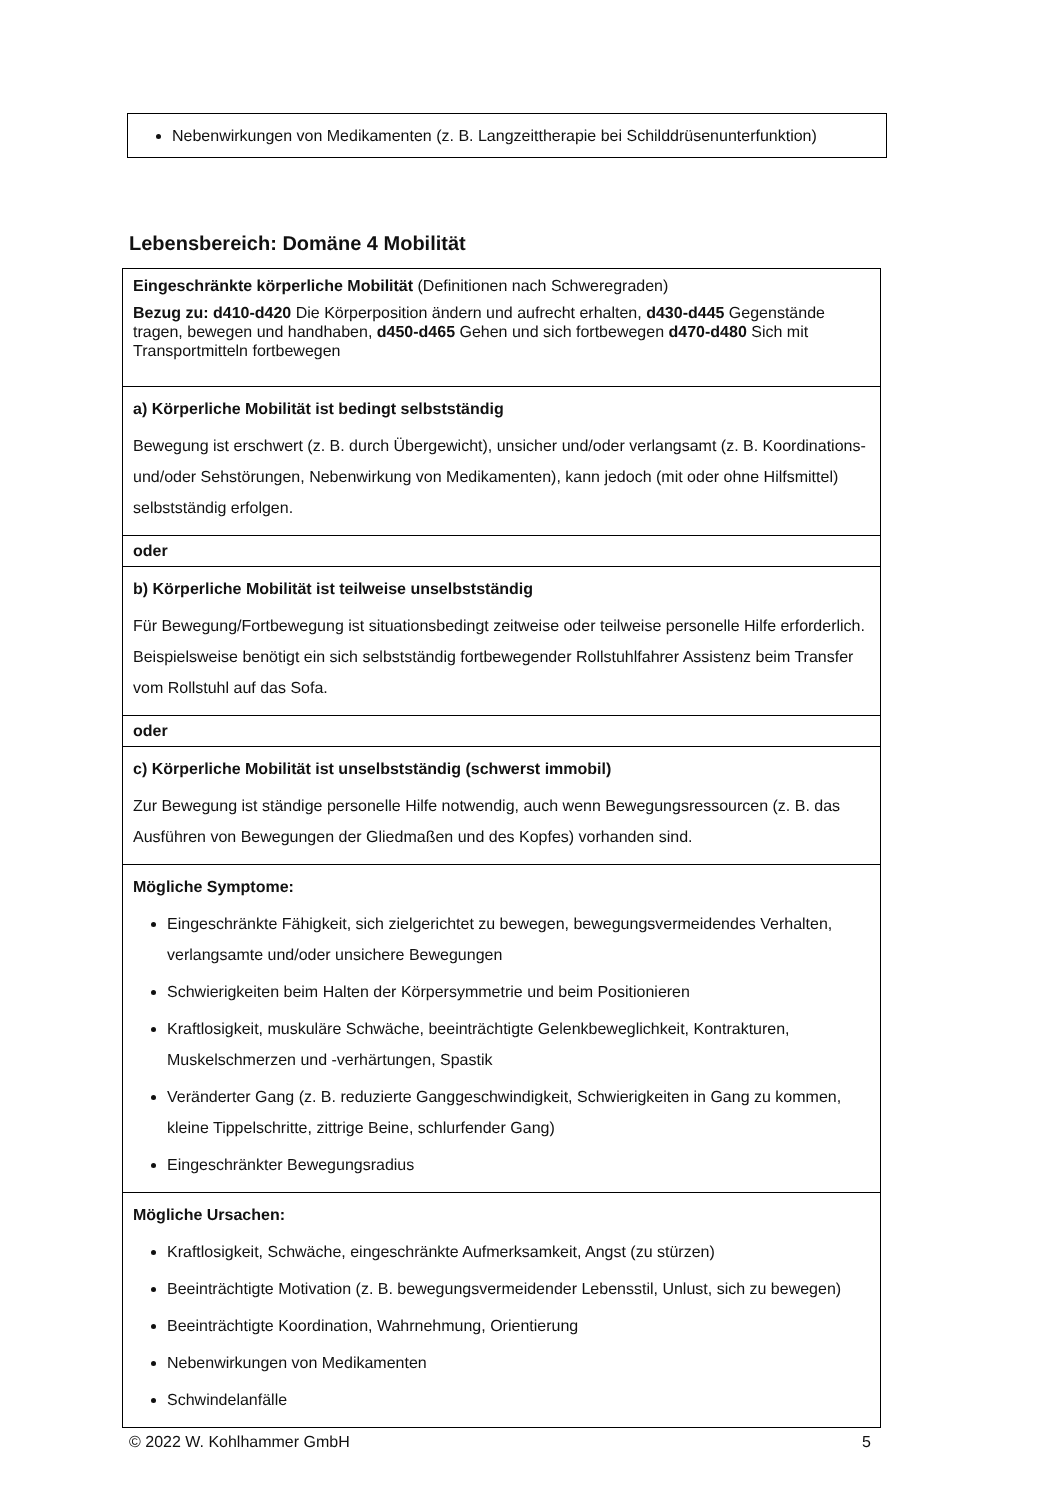Nebenwirkungen von Medikamenten (z. B. Langzeittherapie bei Schilddrüsenunterfunktion)
Lebensbereich: Domäne 4 Mobilität
| Eingeschränkte körperliche Mobilität (Definitionen nach Schweregraden) Bezug zu: d410-d420 Die Körperposition ändern und aufrecht erhalten, d430-d445 Gegenstände tragen, bewegen und handhaben, d450-d465 Gehen und sich fortbewegen d470-d480 Sich mit Transportmitteln fortbewegen |
| a) Körperliche Mobilität ist bedingt selbstständig Bewegung ist erschwert (z. B. durch Übergewicht), unsicher und/oder verlangsamt (z. B. Koordinations- und/oder Sehstörungen, Nebenwirkung von Medikamenten), kann jedoch (mit oder ohne Hilfsmittel) selbstständig erfolgen. |
| oder |
| b) Körperliche Mobilität ist teilweise unselbstständig Für Bewegung/Fortbewegung ist situationsbedingt zeitweise oder teilweise personelle Hilfe erforderlich. Beispielsweise benötigt ein sich selbstständig fortbewegender Rollstuhlfahrer Assistenz beim Transfer vom Rollstuhl auf das Sofa. |
| oder |
| c) Körperliche Mobilität ist unselbstständig (schwerst immobil) Zur Bewegung ist ständige personelle Hilfe notwendig, auch wenn Bewegungsressourcen (z. B. das Ausführen von Bewegungen der Gliedmaßen und des Kopfes) vorhanden sind. |
| Mögliche Symptome: Eingeschränkte Fähigkeit, sich zielgerichtet zu bewegen, bewegungsvermeidendes Verhalten, verlangsamte und/oder unsichere Bewegungen Schwierigkeiten beim Halten der Körpersymmetrie und beim Positionieren Kraftlosigkeit, muskuläre Schwäche, beeinträchtigte Gelenkbeweglichkeit, Kontrakturen, Muskelschmerzen und -verhärtungen, Spastik Veränderter Gang (z. B. reduzierte Ganggeschwindigkeit, Schwierigkeiten in Gang zu kommen, kleine Tippelschritte, zittrige Beine, schlurfender Gang) Eingeschränkter Bewegungsradius |
| Mögliche Ursachen: Kraftlosigkeit, Schwäche, eingeschränkte Aufmerksamkeit, Angst (zu stürzen) Beeinträchtigte Motivation (z. B. bewegungsvermeidender Lebensstil, Unlust, sich zu bewegen) Beeinträchtigte Koordination, Wahrnehmung, Orientierung Nebenwirkungen von Medikamenten Schwindelanfälle |
© 2022 W. Kohlhammer GmbH 5